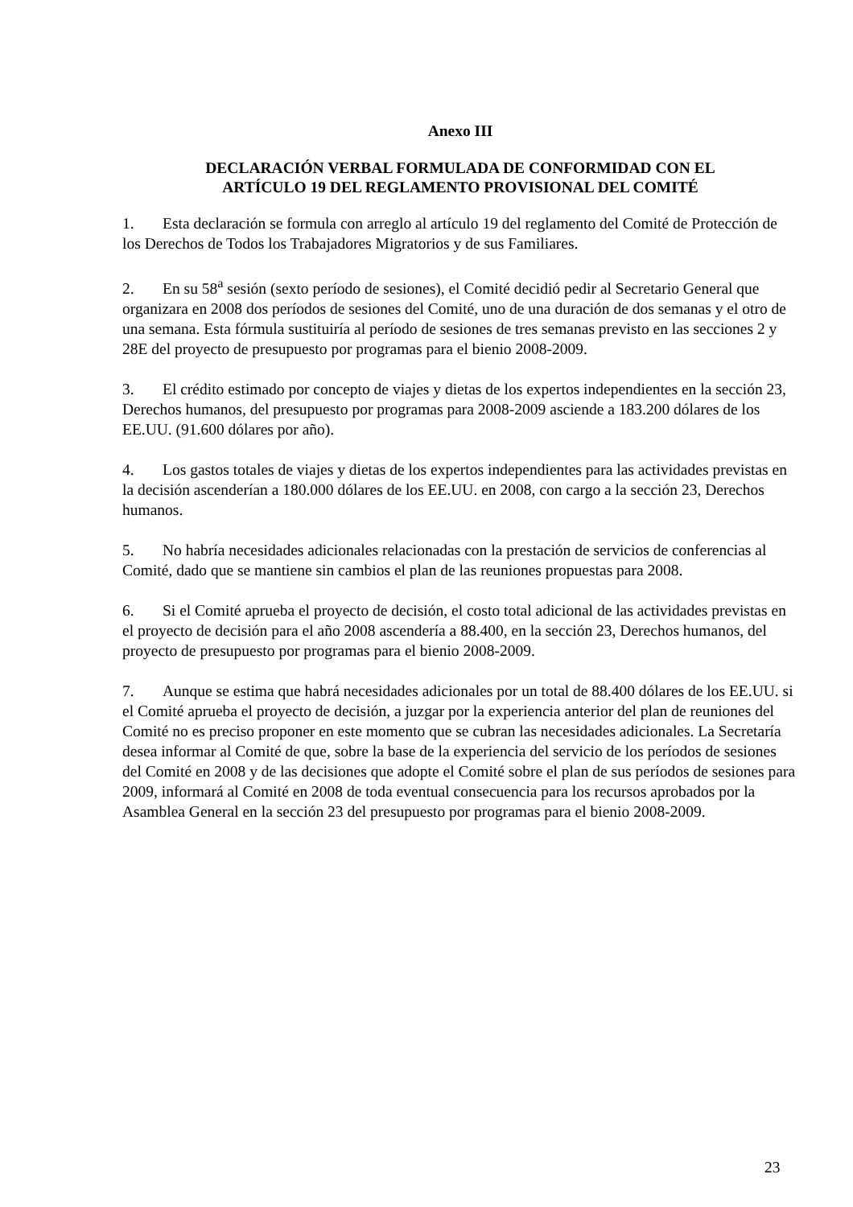Anexo III
DECLARACIÓN VERBAL FORMULADA DE CONFORMIDAD CON EL
ARTÍCULO 19 DEL REGLAMENTO PROVISIONAL DEL COMITÉ
1. Esta declaración se formula con arreglo al artículo 19 del reglamento del Comité de Protección de los Derechos de Todos los Trabajadores Migratorios y de sus Familiares.
2. En su 58<sup>a</sup> sesión (sexto período de sesiones), el Comité decidió pedir al Secretario General que organizara en 2008 dos períodos de sesiones del Comité, uno de una duración de dos semanas y el otro de una semana. Esta fórmula sustituiría al período de sesiones de tres semanas previsto en las secciones 2 y 28E del proyecto de presupuesto por programas para el bienio 2008-2009.
3. El crédito estimado por concepto de viajes y dietas de los expertos independientes en la sección 23, Derechos humanos, del presupuesto por programas para 2008-2009 asciende a 183.200 dólares de los EE.UU. (91.600 dólares por año).
4. Los gastos totales de viajes y dietas de los expertos independientes para las actividades previstas en la decisión ascenderían a 180.000 dólares de los EE.UU. en 2008, con cargo a la sección 23, Derechos humanos.
5. No habría necesidades adicionales relacionadas con la prestación de servicios de conferencias al Comité, dado que se mantiene sin cambios el plan de las reuniones propuestas para 2008.
6. Si el Comité aprueba el proyecto de decisión, el costo total adicional de las actividades previstas en el proyecto de decisión para el año 2008 ascendería a 88.400, en la sección 23, Derechos humanos, del proyecto de presupuesto por programas para el bienio 2008-2009.
7. Aunque se estima que habrá necesidades adicionales por un total de 88.400 dólares de los EE.UU. si el Comité aprueba el proyecto de decisión, a juzgar por la experiencia anterior del plan de reuniones del Comité no es preciso proponer en este momento que se cubran las necesidades adicionales. La Secretaría desea informar al Comité de que, sobre la base de la experiencia del servicio de los períodos de sesiones del Comité en 2008 y de las decisiones que adopte el Comité sobre el plan de sus períodos de sesiones para 2009, informará al Comité en 2008 de toda eventual consecuencia para los recursos aprobados por la Asamblea General en la sección 23 del presupuesto por programas para el bienio 2008-2009.
23